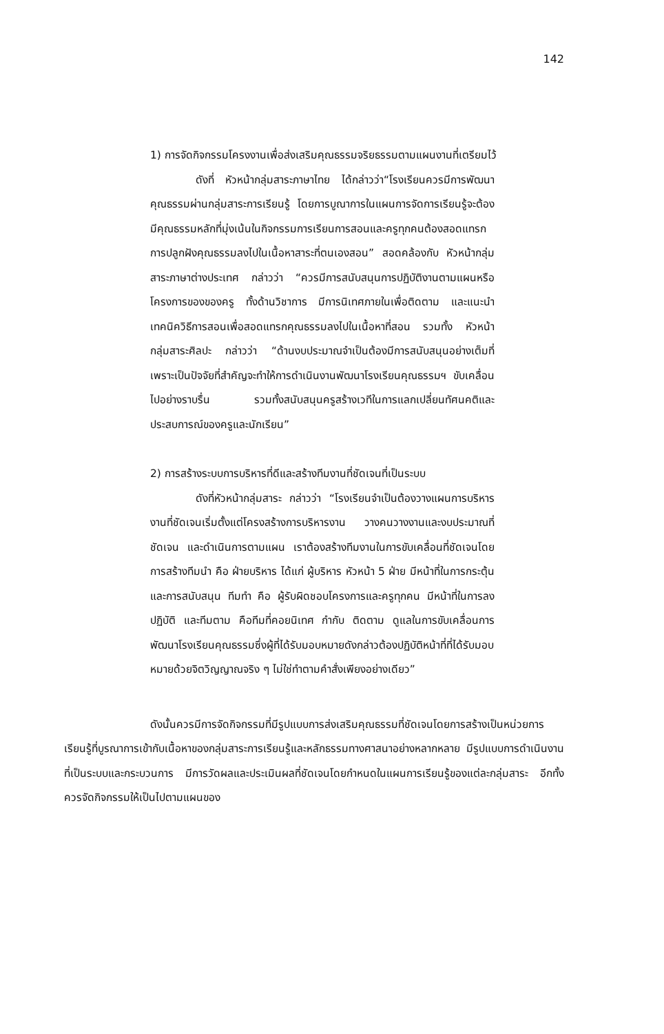142
1) การจัดกิจกรรมโครงงานเพื่อส่งเสริมคุณธรรมจริยธรรมตามแผนงานที่เตรียมไว้
ดังที่ หัวหน้ากลุ่มสาระภาษาไทย ได้กล่าวว่า“โรงเรียนควรมีการพัฒนาคุณธรรมผ่านกลุ่มสาระการเรียนรู้ โดยการบูณาการในแผนการจัดการเรียนรู้จะต้องมีคุณธรรมหลักที่มุ่งเน้นในกิจกรรมการเรียนการสอนและครูทุกคนต้องสอดแทรกการปลูกฝังคุณธรรมลงไปในเนื้อหาสาระที่ตนเองสอน” สอดคล้องกับ หัวหน้ากลุ่มสาระภาษาต่างประเทศ กล่าวว่า “ควรมีการสนับสนุนการปฏิบัติงานตามแผนหรือโครงการของของครู ทั้งด้านวิชาการ มีการนิเทศภายในเพื่อติดตาม และแนะนำเทคนิควิธีการสอนเพื่อสอดแทรกคุณธรรมลงไปในเนื้อหาที่สอน รวมทั้ง หัวหน้ากลุ่มสาระศิลปะ กล่าวว่า “ด้านงบประมาณจำเป็นต้องมีการสนับสนุนอย่างเต็มที่เพราะเป็นปัจจัยที่สำคัญจะทำให้การดำเนินงานพัฒนาโรงเรียนคุณธรรมฯ ขับเคลื่อนไปอย่างราบรื่น รวมทั้งสนับสนุนครูสร้างเวทีในการแลกเปลี่ยนทัศนคติและประสบการณ์ของครูและนักเรียน”
2) การสร้างระบบการบริหารที่ดีและสร้างทีมงานที่ชัดเจนที่เป็นระบบ
ดังที่หัวหน้ากลุ่มสาระ กล่าวว่า “โรงเรียนจำเป็นต้องวางแผนการบริหารงานที่ชัดเจนเริ่มตั้งแต่โครงสร้างการบริหารงาน วางคนวางงานและงบประมาณที่ชัดเจน และดำเนินการตามแผน เราต้องสร้างทีมงานในการขับเคลื่อนที่ชัดเจนโดยการสร้างทีมนำ คือ ฝ่ายบริหาร ได้แก่ ผู้บริหาร หัวหน้า 5 ฝ่าย มีหน้าที่ในการกระตุ้นและการสนับสนุน ทีมทำ คือ ผู้รับผิดชอบโครงการและครูทุกคน มีหน้าที่ในการลงปฏิบัติ และทีมตาม คือทีมที่คอยนิเทศ กำกับ ติดตาม ดูแลในการขับเคลื่อนการพัฒนาโรงเรียนคุณธรรมซึ่งผู้ที่ได้รับมอบหมายดังกล่าวต้องปฏิบัติหน้าที่ที่ได้รับมอบหมายด้วยจิตวิญญาณจริง ๆ ไม่ใช่ทำตามคำสั่งเพียงอย่างเดียว”
ดังนั้นควรมีการจัดกิจกรรมที่มีรูปแบบการส่งเสริมคุณธรรมที่ชัดเจนโดยการสร้างเป็นหน่วยการเรียนรู้ที่บูรณาการเข้ากับเนื้อหาของกลุ่มสาระการเรียนรู้และหลักธรรมทางศาสนาอย่างหลากหลาย มีรูปแบบการดำเนินงานที่เป็นระบบและกระบวนการ มีการวัดผลและประเมินผลที่ชัดเจนโดยกำหนดในแผนการเรียนรู้ของแต่ละกลุ่มสาระ อีกทั้งควรจัดกิจกรรมให้เป็นไปตามแผนของ